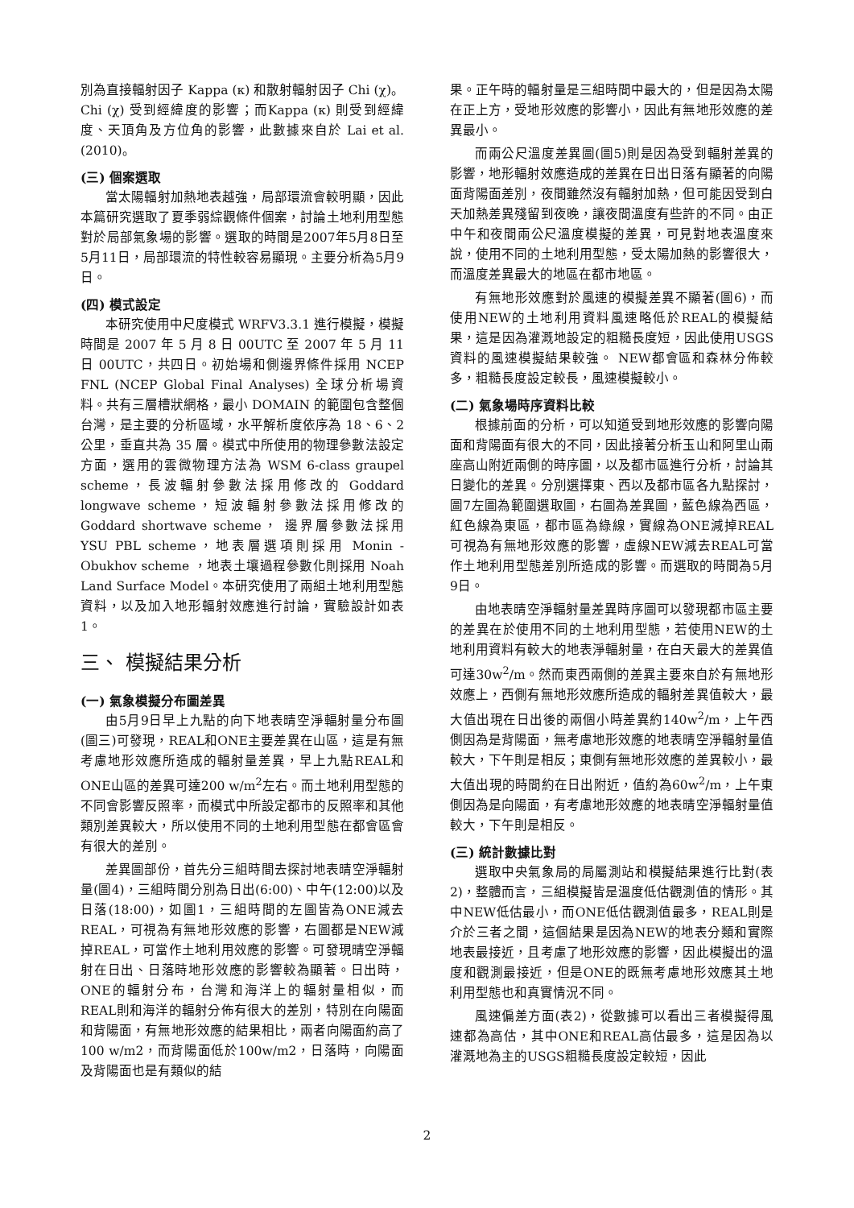別為直接輻射因子 Kappa (κ) 和散射輻射因子 Chi (χ)。Chi (χ) 受到經緯度的影響；而Kappa (κ) 則受到經緯度、天頂角及方位角的影響，此數據來自於 Lai et al. (2010)。
(三) 個案選取
當太陽輻射加熱地表越強，局部環流會較明顯，因此本篇研究選取了夏季弱綜觀條件個案，討論土地利用型態對於局部氣象場的影響。選取的時間是2007年5月8日至5月11日，局部環流的特性較容易顯現。主要分析為5月9日。
(四) 模式設定
本研究使用中尺度模式 WRFV3.3.1 進行模擬，模擬時間是 2007 年 5 月 8 日 00UTC 至 2007 年 5 月 11 日 00UTC，共四日。初始場和側邊界條件採用 NCEP FNL (NCEP Global Final Analyses) 全球分析場資料。共有三層槽狀網格，最小 DOMAIN 的範圍包含整個台灣，是主要的分析區域，水平解析度依序為 18、6、2 公里，垂直共為 35 層。模式中所使用的物理參數法設定方面，選用的雲微物理方法為 WSM 6-class graupel scheme，長波輻射參數法採用修改的 Goddard longwave scheme，短波輻射參數法採用修改的 Goddard shortwave scheme， 邊界層參數法採用 YSU PBL scheme，地表層選項則採用 Monin - Obukhov scheme ，地表土壤過程參數化則採用 Noah Land Surface Model。本研究使用了兩組土地利用型態資料，以及加入地形輻射效應進行討論，實驗設計如表 1。
三、 模擬結果分析
(一) 氣象模擬分布圖差異
由5月9日早上九點的向下地表晴空淨輻射量分布圖(圖三)可發現，REAL和ONE主要差異在山區，這是有無考慮地形效應所造成的輻射量差異，早上九點REAL和ONE山區的差異可達200 w/m<sup>2</sup>左右。而土地利用型態的不同會影響反照率，而模式中所設定都市的反照率和其他類別差異較大，所以使用不同的土地利用型態在都會區會有很大的差別。
差異圖部份，首先分三組時間去探討地表晴空淨輻射量(圖4)，三組時間分別為日出(6:00)、中午(12:00)以及日落(18:00)，如圖1，三組時間的左圖皆為ONE減去REAL，可視為有無地形效應的影響，右圖都是NEW減掉REAL，可當作土地利用效應的影響。可發現晴空淨輻射在日出、日落時地形效應的影響較為顯著。日出時，ONE的輻射分布，台灣和海洋上的輻射量相似，而REAL則和海洋的輻射分佈有很大的差別，特別在向陽面和背陽面，有無地形效應的結果相比，兩者向陽面約高了100 w/m2，而背陽面低於100w/m2，日落時，向陽面及背陽面也是有類似的結
果。正午時的輻射量是三組時間中最大的，但是因為太陽在正上方，受地形效應的影響小，因此有無地形效應的差異最小。
而兩公尺溫度差異圖(圖5)則是因為受到輻射差異的影響，地形輻射效應造成的差異在日出日落有顯著的向陽面背陽面差別，夜間雖然沒有輻射加熱，但可能因受到白天加熱差異殘留到夜晚，讓夜間溫度有些許的不同。由正中午和夜間兩公尺溫度模擬的差異，可見對地表溫度來說，使用不同的土地利用型態，受太陽加熱的影響很大，而溫度差異最大的地區在都市地區。
有無地形效應對於風速的模擬差異不顯著(圖6)，而使用NEW的土地利用資料風速略低於REAL的模擬結果，這是因為灌溉地設定的粗糙長度短，因此使用USGS 資料的風速模擬結果較強。 NEW都會區和森林分佈較多，粗糙長度設定較長，風速模擬較小。
(二) 氣象場時序資料比較
根據前面的分析，可以知道受到地形效應的影響向陽面和背陽面有很大的不同，因此接著分析玉山和阿里山兩座高山附近兩側的時序圖，以及都市區進行分析，討論其日變化的差異。分別選擇東、西以及都市區各九點探討，圖7左圖為範圍選取圖，右圖為差異圖，藍色線為西區，紅色線為東區，都市區為綠線，實線為ONE減掉REAL可視為有無地形效應的影響，虛線NEW減去REAL可當作土地利用型態差別所造成的影響。而選取的時間為5月9日。
由地表晴空淨輻射量差異時序圖可以發現都市區主要的差異在於使用不同的土地利用型態，若使用NEW的土地利用資料有較大的地表淨輻射量，在白天最大的差異值可達30w<sup>2</sup>/m。然而東西兩側的差異主要來自於有無地形效應上，西側有無地形效應所造成的輻射差異值較大，最大值出現在日出後的兩個小時差異約140w<sup>2</sup>/m，上午西側因為是背陽面，無考慮地形效應的地表晴空淨輻射量值較大，下午則是相反；東側有無地形效應的差異較小，最大值出現的時間約在日出附近，值約為60w<sup>2</sup>/m，上午東側因為是向陽面，有考慮地形效應的地表晴空淨輻射量值較大，下午則是相反。
(三) 統計數據比對
選取中央氣象局的局屬測站和模擬結果進行比對(表2)，整體而言，三組模擬皆是溫度低估觀測值的情形。其中NEW低估最小，而ONE低估觀測值最多，REAL則是介於三者之間，這個結果是因為NEW的地表分類和實際地表最接近，且考慮了地形效應的影響，因此模擬出的溫度和觀測最接近，但是ONE的既無考慮地形效應其土地利用型態也和真實情況不同。
風速偏差方面(表2)，從數據可以看出三者模擬得風速都為高估，其中ONE和REAL高估最多，這是因為以灌溉地為主的USGS粗糙長度設定較短，因此
2